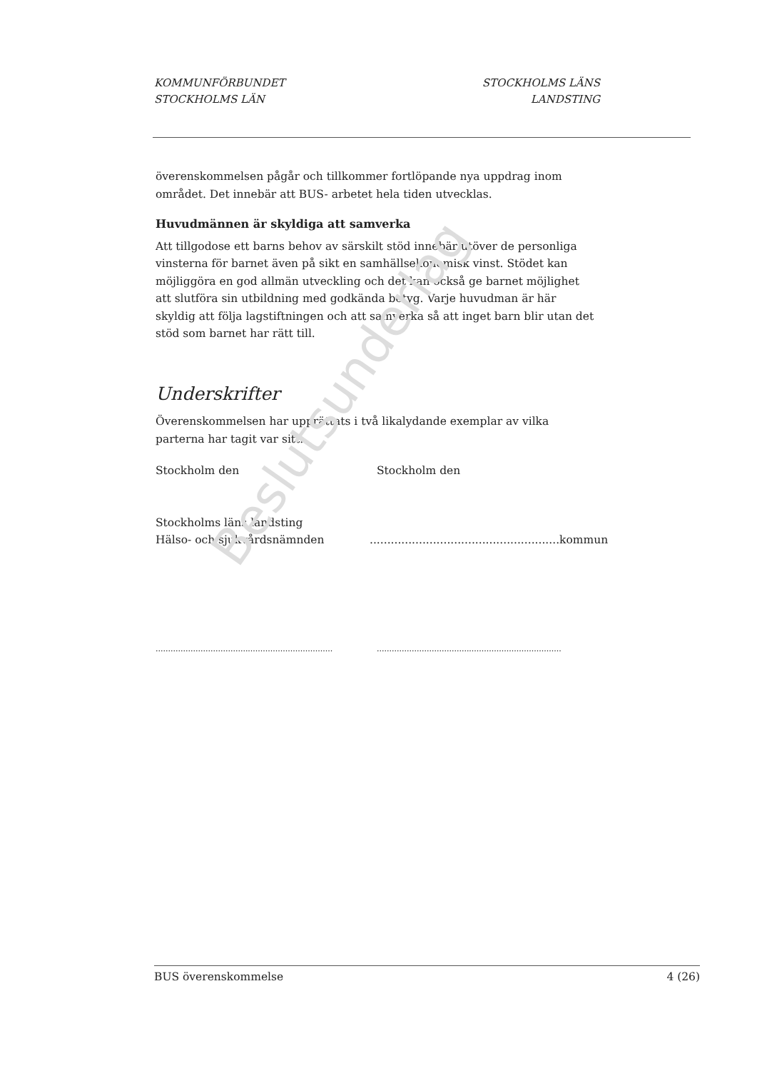KOMMUNFÖRBUNDET
STOCKHOLMS LÄN
STOCKHOLMS LÄNS
LANDSTING
överenskommelsen pågår och tillkommer fortlöpande nya uppdrag inom området. Det innebär att BUS- arbetet hela tiden utvecklas.
Huvudmännen är skyldiga att samverka
Att tillgodose ett barns behov av särskilt stöd innebär utöver de personliga vinsterna för barnet även på sikt en samhällsekonomisk vinst. Stödet kan möjliggöra en god allmän utveckling och det kan också ge barnet möjlighet att slutföra sin utbildning med godkända betyg. Varje huvudman är här skyldig att följa lagstiftningen och att samverka så att inget barn blir utan det stöd som barnet har rätt till.
Underskrifter
Överenskommelsen har upprättats i två likalydande exemplar av vilka parterna har tagit var sitt.
Stockholm den Stockholm den
Stockholms läns landsting
Hälso- och sjukvårdsnämnden
......................................................kommun
.......................................................................
..........................................................................
Beslutsunderlag
BUS överenskommelse 4 (26)